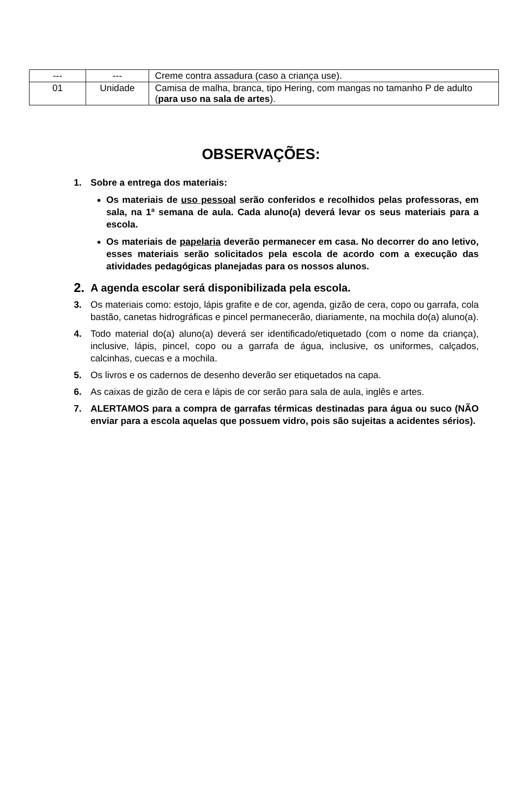| --- | --- | Creme contra assadura (caso a criança use). |
| 01 | Unidade | Camisa de malha, branca, tipo Hering, com mangas no tamanho P de adulto ( para uso na sala de artes ). |
OBSERVAÇÕES:
1. Sobre a entrega dos materiais:
Os materiais de uso pessoal serão conferidos e recolhidos pelas professoras, em sala, na 1ª semana de aula. Cada aluno(a) deverá levar os seus materiais para a escola.
Os materiais de papelaria deverão permanecer em casa. No decorrer do ano letivo, esses materiais serão solicitados pela escola de acordo com a execução das atividades pedagógicas planejadas para os nossos alunos.
2.
A agenda escolar será disponibilizada pela escola.
3. Os materiais como: estojo, lápis grafite e de cor, agenda, gizão de cera, copo ou garrafa, cola bastão, canetas hidrográficas e pincel permanecerão, diariamente, na mochila do(a) aluno(a).
4. Todo material do(a) aluno(a) deverá ser identificado/etiquetado (com o nome da criança), inclusive, lápis, pincel, copo ou a garrafa de água, inclusive, os uniformes, calçados, calcinhas, cuecas e a mochila.
5. Os livros e os cadernos de desenho deverão ser etiquetados na capa.
6. As caixas de gizão de cera e lápis de cor serão para sala de aula, inglês e artes.
7. ALERTAMOS para a compra de garrafas térmicas destinadas para água ou suco (NÃO enviar para a escola aquelas que possuem vidro, pois são sujeitas a acidentes sérios).